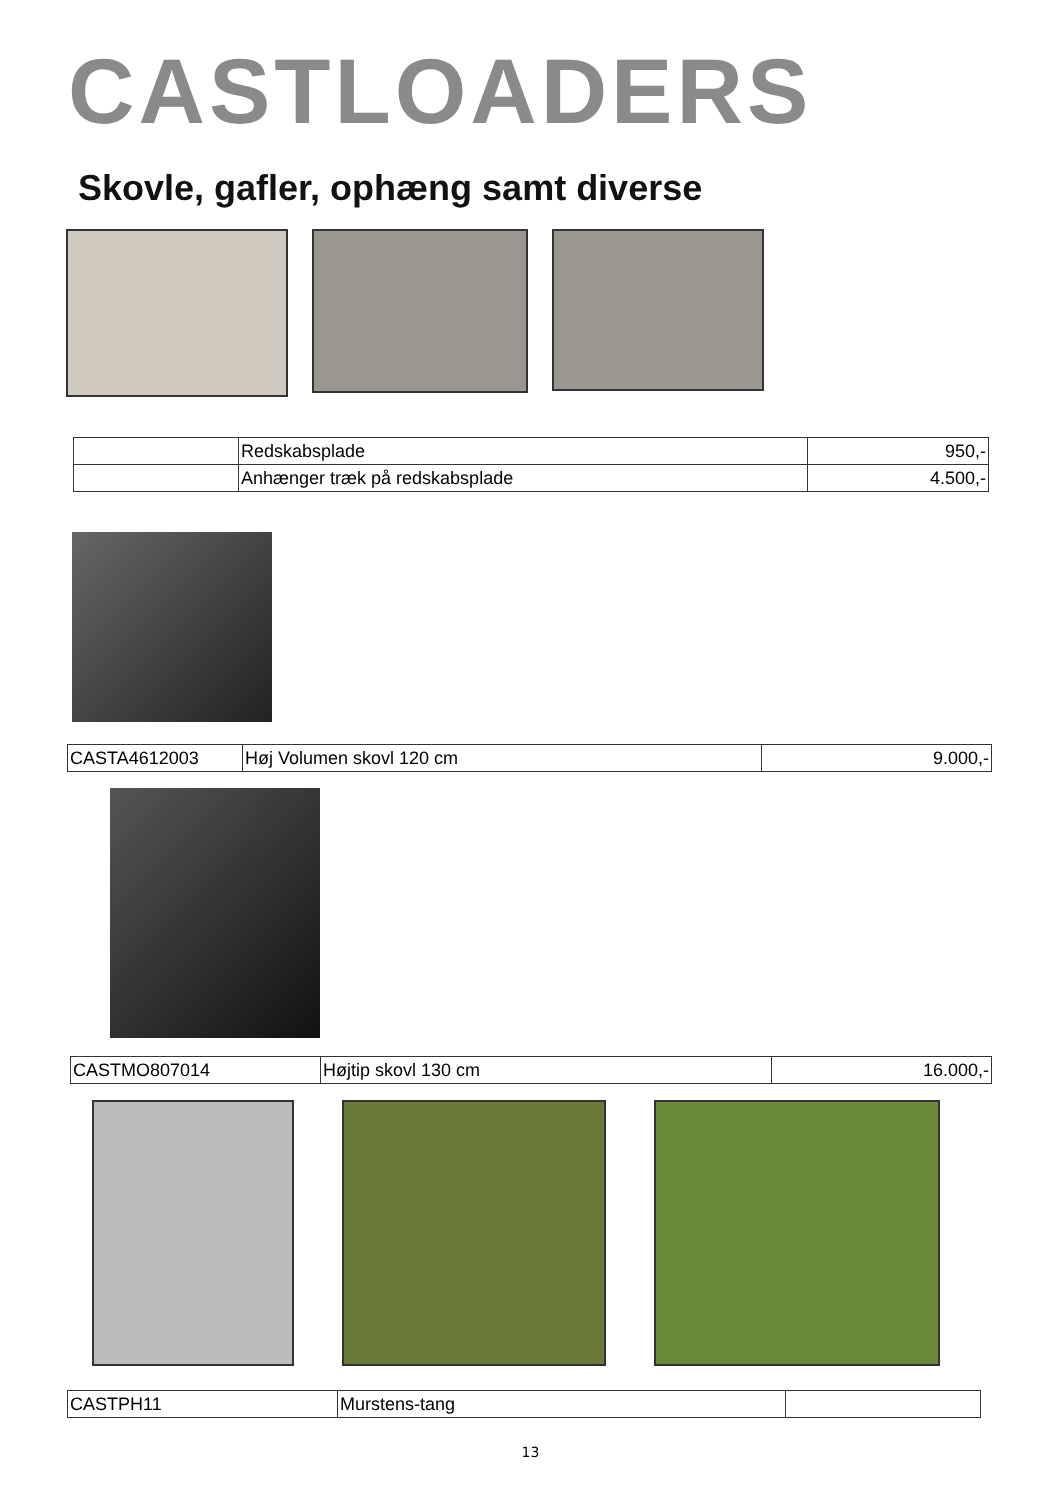CASTLOADERS
Skovle, gafler, ophæng samt diverse
| | Redskabsplade | 950,- |
| | Anhænger træk på redskabsplade | 4.500,- |
| CASTA4612003 | Høj Volumen skovl 120 cm | 9.000,- |
| CASTMO807014 | Højtip skovl 130 cm | 16.000,- |
| CASTPH11 | Murstens-tang | |
13